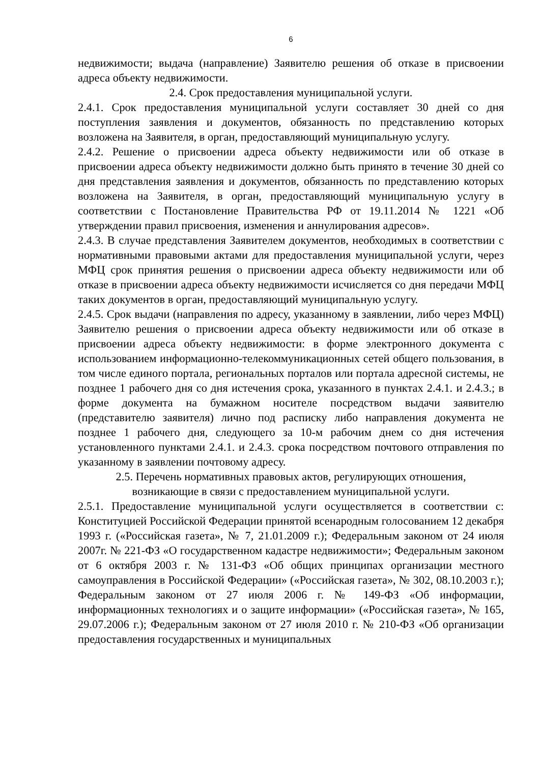6
недвижимости; выдача (направление) Заявителю решения об отказе в присвоении адреса объекту недвижимости.
2.4. Срок предоставления муниципальной услуги.
2.4.1. Срок предоставления муниципальной услуги составляет 30 дней со дня поступления заявления и документов, обязанность по представлению которых возложена на Заявителя, в орган, предоставляющий муниципальную услугу.
2.4.2. Решение о присвоении адреса объекту недвижимости или об отказе в присвоении адреса объекту недвижимости должно быть принято в течение 30 дней со дня представления заявления и документов, обязанность по представлению которых возложена на Заявителя, в орган, предоставляющий муниципальную услугу в соответствии с Постановление Правительства РФ от 19.11.2014 № 1221 «Об утверждении правил присвоения, изменения и аннулирования адресов».
2.4.3. В случае представления Заявителем документов, необходимых в соответствии с нормативными правовыми актами для предоставления муниципальной услуги, через МФЦ срок принятия решения о присвоении адреса объекту недвижимости или об отказе в присвоении адреса объекту недвижимости исчисляется со дня передачи МФЦ таких документов в орган, предоставляющий муниципальную услугу.
2.4.5. Срок выдачи (направления по адресу, указанному в заявлении, либо через МФЦ) Заявителю решения о присвоении адреса объекту недвижимости или об отказе в присвоении адреса объекту недвижимости: в форме электронного документа с использованием информационно-телекоммуникационных сетей общего пользования, в том числе единого портала, региональных порталов или портала адресной системы, не позднее 1 рабочего дня со дня истечения срока, указанного в пунктах 2.4.1. и 2.4.3.; в форме документа на бумажном носителе посредством выдачи заявителю (представителю заявителя) лично под расписку либо направления документа не позднее 1 рабочего дня, следующего за 10-м рабочим днем со дня истечения установленного пунктами 2.4.1. и 2.4.3. срока посредством почтового отправления по указанному в заявлении почтовому адресу.
2.5. Перечень нормативных правовых актов, регулирующих отношения,
возникающие в связи с предоставлением муниципальной услуги.
2.5.1. Предоставление муниципальной услуги осуществляется в соответствии с: Конституцией Российской Федерации принятой всенародным голосованием 12 декабря 1993 г. («Российская газета», № 7, 21.01.2009 г.); Федеральным законом от 24 июля 2007г. № 221-ФЗ «О государственном кадастре недвижимости»; Федеральным законом от 6 октября 2003 г. № 131-ФЗ «Об общих принципах организации местного самоуправления в Российской Федерации» («Российская газета», № 302, 08.10.2003 г.); Федеральным законом от 27 июля 2006 г. № 149-ФЗ «Об информации, информационных технологиях и о защите информации» («Российская газета», № 165, 29.07.2006 г.); Федеральным законом от 27 июля 2010 г. № 210-ФЗ «Об организации предоставления государственных и муниципальных